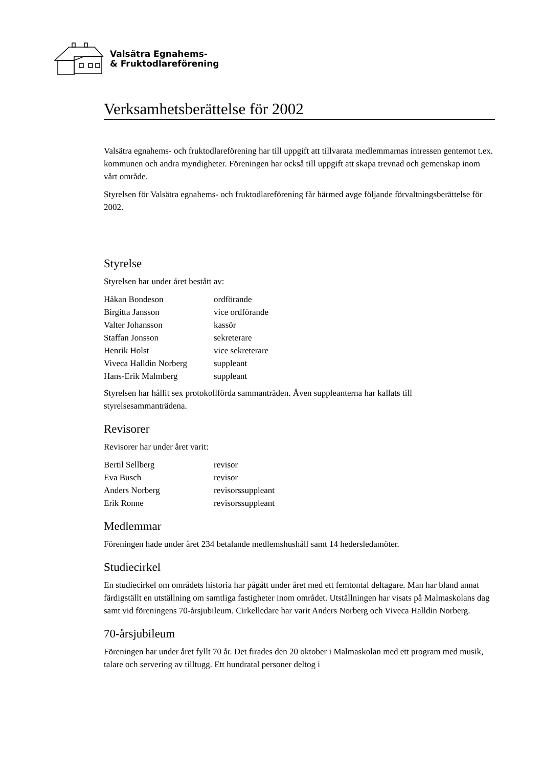Valsätra Egnahems-
& Fruktodlareförening
Verksamhetsberättelse för 2002
Valsätra egnahems- och fruktodlareförening har till uppgift att tillvarata medlemmarnas intressen gentemot t.ex. kommunen och andra myndigheter. Föreningen har också till uppgift att skapa trevnad och gemenskap inom vårt område.
Styrelsen för Valsätra egnahems- och fruktodlareförening får härmed avge följande förvaltningsberättelse för 2002.
Styrelse
Styrelsen har under året bestått av:
| Håkan Bondeson | ordförande |
| Birgitta Jansson | vice ordförande |
| Valter Johansson | kassör |
| Staffan Jonsson | sekreterare |
| Henrik Holst | vice sekreterare |
| Viveca Halldin Norberg | suppleant |
| Hans-Erik Malmberg | suppleant |
Styrelsen har hållit sex protokollförda sammanträden. Även suppleanterna har kallats till styrelsesammanträdena.
Revisorer
Revisorer har under året varit:
| Bertil Sellberg | revisor |
| Eva Busch | revisor |
| Anders Norberg | revisorssuppleant |
| Erik Ronne | revisorssuppleant |
Medlemmar
Föreningen hade under året 234 betalande medlemshushåll samt 14 hedersledamöter.
Studiecirkel
En studiecirkel om områdets historia har pågått under året med ett femtontal deltagare. Man har bland annat färdigställt en utställning om samtliga fastigheter inom området. Utställningen har visats på Malmaskolans dag samt vid föreningens 70-årsjubileum. Cirkelledare har varit Anders Norberg och Viveca Halldin Norberg.
70-årsjubileum
Föreningen har under året fyllt 70 år. Det firades den 20 oktober i Malmaskolan med ett program med musik, talare och servering av tilltugg. Ett hundratal personer deltog i